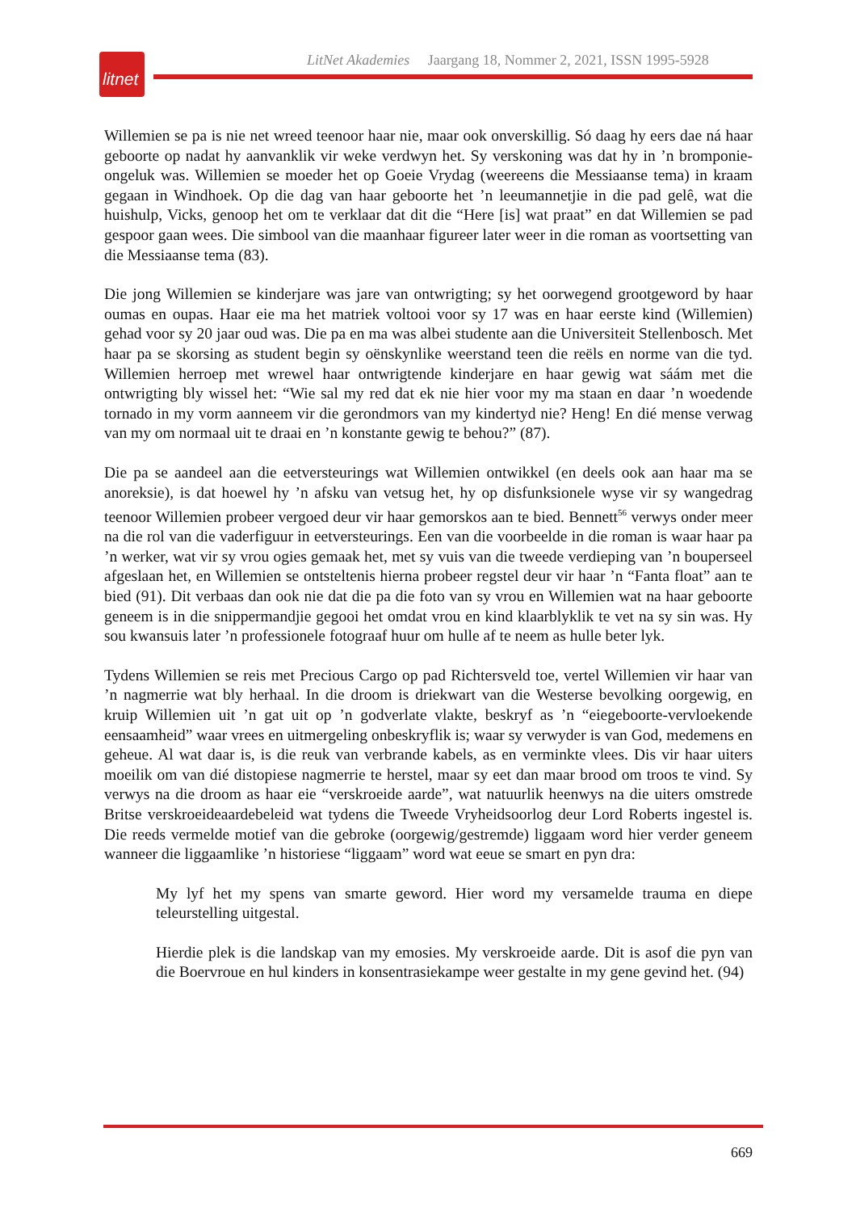litnet
LitNet Akademies Jaargang 18, Nommer 2, 2021, ISSN 1995-5928
Willemien se pa is nie net wreed teenoor haar nie, maar ook onverskillig. Só daag hy eers dae ná haar geboorte op nadat hy aanvanklik vir weke verdwyn het. Sy verskoning was dat hy in ’n bromponie-ongeluk was. Willemien se moeder het op Goeie Vrydag (weereens die Messiaanse tema) in kraam gegaan in Windhoek. Op die dag van haar geboorte het ’n leeumannetjie in die pad gelê, wat die huishulp, Vicks, genoop het om te verklaar dat dit die “Here [is] wat praat” en dat Willemien se pad gespoor gaan wees. Die simbool van die maanhaar figureer later weer in die roman as voortsetting van die Messiaanse tema (83).
Die jong Willemien se kinderjare was jare van ontwrigting; sy het oorwegend grootgeword by haar oumas en oupas. Haar eie ma het matriek voltooi voor sy 17 was en haar eerste kind (Willemien) gehad voor sy 20 jaar oud was. Die pa en ma was albei studente aan die Universiteit Stellenbosch. Met haar pa se skorsing as student begin sy oënskynlike weerstand teen die reëls en norme van die tyd. Willemien herroep met wrewel haar ontwrigtende kinderjare en haar gewig wat sáám met die ontwrigting bly wissel het: “Wie sal my red dat ek nie hier voor my ma staan en daar ’n woedende tornado in my vorm aanneem vir die gerondmors van my kindertyd nie? Heng! En dié mense verwag van my om normaal uit te draai en ’n konstante gewig te behou?” (87).
Die pa se aandeel aan die eetversteurings wat Willemien ontwikkel (en deels ook aan haar ma se anoreksie), is dat hoewel hy ’n afsku van vetsug het, hy op disfunksionele wyse vir sy wangedrag teenoor Willemien probeer vergoed deur vir haar gemorskos aan te bied. Bennett<sup>56</sup> verwys onder meer na die rol van die vaderfiguur in eetversteurings. Een van die voorbeelde in die roman is waar haar pa ’n werker, wat vir sy vrou ogies gemaak het, met sy vuis van die tweede verdieping van ’n bouperseel afgeslaan het, en Willemien se ontsteltenis hierna probeer regstel deur vir haar ’n “Fanta float” aan te bied (91). Dit verbaas dan ook nie dat die pa die foto van sy vrou en Willemien wat na haar geboorte geneem is in die snippermandjie gegooi het omdat vrou en kind klaarblyklik te vet na sy sin was. Hy sou kwansuis later ’n professionele fotograaf huur om hulle af te neem as hulle beter lyk.
Tydens Willemien se reis met Precious Cargo op pad Richtersveld toe, vertel Willemien vir haar van ’n nagmerrie wat bly herhaal. In die droom is driekwart van die Westerse bevolking oorgewig, en kruip Willemien uit ’n gat uit op ’n godverlate vlakte, beskryf as ’n “eiegeboorte-vervloekende eensaamheid” waar vrees en uitmergeling onbeskryflik is; waar sy verwyder is van God, medemens en geheue. Al wat daar is, is die reuk van verbrande kabels, as en verminkte vlees. Dis vir haar uiters moeilik om van dié distopiese nagmerrie te herstel, maar sy eet dan maar brood om troos te vind. Sy verwys na die droom as haar eie “verskroeide aarde”, wat natuurlik heenwys na die uiters omstrede Britse verskroeideaardebeleid wat tydens die Tweede Vryheidsoorlog deur Lord Roberts ingestel is. Die reeds vermelde motief van die gebroke (oorgewig/gestremde) liggaam word hier verder geneem wanneer die liggaamlike ’n historiese “liggaam” word wat eeue se smart en pyn dra:
My lyf het my spens van smarte geword. Hier word my versamelde trauma en diepe teleurstelling uitgestal.
Hierdie plek is die landskap van my emosies. My verskroeide aarde. Dit is asof die pyn van die Boervroue en hul kinders in konsentrasiekampe weer gestalte in my gene gevind het. (94)
669